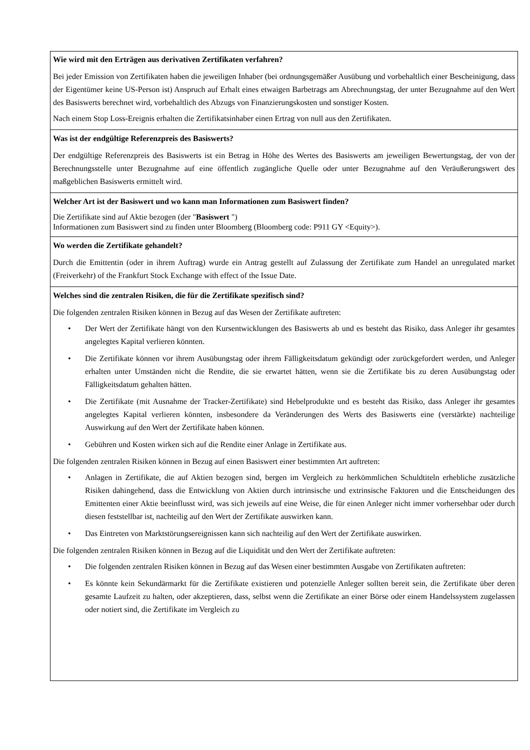Wie wird mit den Erträgen aus derivativen Zertifikaten verfahren?
Bei jeder Emission von Zertifikaten haben die jeweiligen Inhaber (bei ordnungsgemäßer Ausübung und vorbehaltlich einer Bescheinigung, dass der Eigentümer keine US-Person ist) Anspruch auf Erhalt eines etwaigen Barbetrags am Abrechnungstag, der unter Bezugnahme auf den Wert des Basiswerts berechnet wird, vorbehaltlich des Abzugs von Finanzierungskosten und sonstiger Kosten.
Nach einem Stop Loss-Ereignis erhalten die Zertifikatsinhaber einen Ertrag von null aus den Zertifikaten.
Was ist der endgültige Referenzpreis des Basiswerts?
Der endgültige Referenzpreis des Basiswerts ist ein Betrag in Höhe des Wertes des Basiswerts am jeweiligen Bewertungstag, der von der Berechnungsstelle unter Bezugnahme auf eine öffentlich zugängliche Quelle oder unter Bezugnahme auf den Veräußerungswert des maßgeblichen Basiswerts ermittelt wird.
Welcher Art ist der Basiswert und wo kann man Informationen zum Basiswert finden?
Die Zertifikate sind auf Aktie bezogen (der "Basiswert ")
Informationen zum Basiswert sind zu finden unter Bloomberg (Bloomberg code: P911 GY <Equity>).
Wo werden die Zertifikate gehandelt?
Durch die Emittentin (oder in ihrem Auftrag) wurde ein Antrag gestellt auf Zulassung der Zertifikate zum Handel an unregulated market (Freiverkehr) of the Frankfurt Stock Exchange with effect of the Issue Date.
Welches sind die zentralen Risiken, die für die Zertifikate spezifisch sind?
Die folgenden zentralen Risiken können in Bezug auf das Wesen der Zertifikate auftreten:
• Der Wert der Zertifikate hängt von den Kursentwicklungen des Basiswerts ab und es besteht das Risiko, dass Anleger ihr gesamtes angelegtes Kapital verlieren könnten.
• Die Zertifikate können vor ihrem Ausübungstag oder ihrem Fälligkeitsdatum gekündigt oder zurückgefordert werden, und Anleger erhalten unter Umständen nicht die Rendite, die sie erwartet hätten, wenn sie die Zertifikate bis zu deren Ausübungstag oder Fälligkeitsdatum gehalten hätten.
• Die Zertifikate (mit Ausnahme der Tracker-Zertifikate) sind Hebelprodukte und es besteht das Risiko, dass Anleger ihr gesamtes angelegtes Kapital verlieren könnten, insbesondere da Veränderungen des Werts des Basiswerts eine (verstärkte) nachteilige Auswirkung auf den Wert der Zertifikate haben können.
• Gebühren und Kosten wirken sich auf die Rendite einer Anlage in Zertifikate aus.
Die folgenden zentralen Risiken können in Bezug auf einen Basiswert einer bestimmten Art auftreten:
• Anlagen in Zertifikate, die auf Aktien bezogen sind, bergen im Vergleich zu herkömmlichen Schuldtiteln erhebliche zusätzliche Risiken dahingehend, dass die Entwicklung von Aktien durch intrinsische und extrinsische Faktoren und die Entscheidungen des Emittenten einer Aktie beeinflusst wird, was sich jeweils auf eine Weise, die für einen Anleger nicht immer vorhersehbar oder durch diesen feststellbar ist, nachteilig auf den Wert der Zertifikate auswirken kann.
• Das Eintreten von Marktstörungsereignissen kann sich nachteilig auf den Wert der Zertifikate auswirken.
Die folgenden zentralen Risiken können in Bezug auf die Liquidität und den Wert der Zertifikate auftreten:
• Die folgenden zentralen Risiken können in Bezug auf das Wesen einer bestimmten Ausgabe von Zertifikaten auftreten:
• Es könnte kein Sekundärmarkt für die Zertifikate existieren und potenzielle Anleger sollten bereit sein, die Zertifikate über deren gesamte Laufzeit zu halten, oder akzeptieren, dass, selbst wenn die Zertifikate an einer Börse oder einem Handelssystem zugelassen oder notiert sind, die Zertifikate im Vergleich zu